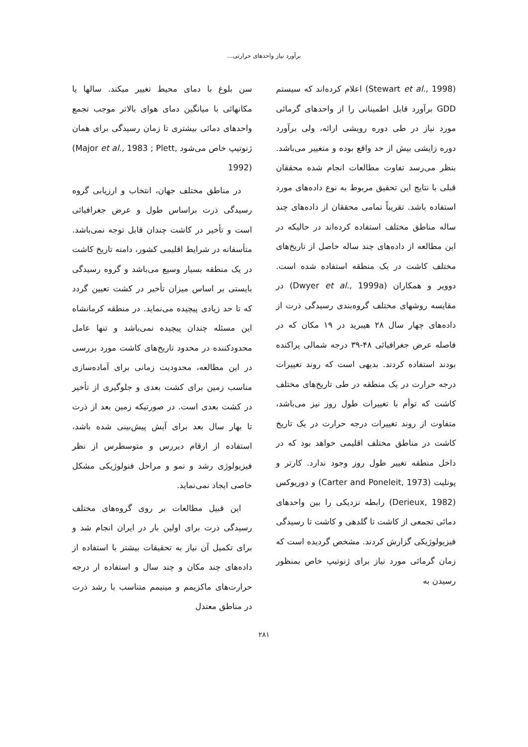برآورد نیاز واحدهای حرارتی...
(Stewart et al., 1998) اعلام کرده‌اند که سیستم GDD برآورد قابل اطمینانی را از واحدهای گرمائی مورد نیاز در طی دوره رویشی ارائه، ولی برآورد دوره زایشی بیش از حد واقع بوده و متغییر می‌باشد. بنظر می‌رسد تفاوت مطالعات انجام شده محققان قبلی با نتایج این تحقیق مربوط به نوع داده‌های مورد استفاده باشد. تقریباً تمامی محققان از داده‌های چند ساله مناطق مختلف استفاده کرده‌اند در حالیکه در این مطالعه از داده‌های چند ساله حاصل از تاریخ‌های مختلف کاشت در یک منطقه استفاده شده است. دوویر و همکاران (Dwyer et al., 1999a) در مقایسه روشهای مختلف گروه‌بندی رسیدگی ذرت از داده‌های چهار سال ۲۸ هیبرید در ۱۹ مکان که در فاصله عرض جغرافیائی ۴۸-۳۹ درجه شمالی پراکنده بودند استفاده کردند. بدیهی است که روند تغییرات درجه حرارت در یک منطقه در طی تاریخ‌های مختلف کاشت که توأم با تغییرات طول روز نیز می‌باشد، متفاوت از روند تغییرات درجه حرارت در یک تاریخ کاشت در مناطق مختلف اقلیمی خواهد بود که در داخل منطقه تغییر طول روز وجود ندارد. کارتر و پونلیت (Carter and Poneleit, 1973) و دوریوکس (Derieux, 1982) رابطه نزدیکی را بین واحدهای دمائی تجمعی از کاشت تا گلدهی و کاشت تا رسیدگی فیزیولوژیکی گزارش کردند. مشخص گردیده است که زمان گرمائی مورد نیاز برای ژنوتیپ خاص بمنظور رسیدن به
سن بلوغ با دمای محیط تغییر میکند. سالها یا مکانهائی با میانگین دمای هوای بالاتر موجب تجمع واحدهای دمائی بیشتری تا زمان رسیدگی برای همان ژنوتیپ خاص می‌شود (Major et al., 1983 ; Plett, 1992)
در مناطق مختلف جهان، انتخاب و ارزیابی گروه رسیدگی ذرت براساس طول و عرض جغرافیائی است و تأخیر در کاشت چندان قابل توجه نمی‌باشد. متأسفانه در شرایط اقلیمی کشور، دامنه تاریخ کاشت در یک منطقه بسیار وسیع می‌باشد و گروه رسیدگی بایستی بر اساس میزان تأخیر در کشت تعیین گردد که تا حد زیادی پیچیده می‌نماید. در منطقه کرمانشاه این مسئله چندان پیچیده نمی‌باشد و تنها عامل محدودکننده در محدود تاریخ‌های کاشت مورد بررسی در این مطالعه، محدودیت زمانی برای آماده‌سازی مناسب زمین برای کشت بعدی و جلوگیری از تأخیر در کشت بعدی است. در صورتیکه زمین بعد از ذرت تا بهار سال بعد برای آیش پیش‌بینی شده باشد، استفاده از ارقام دیررس و متوسطرس از نظر فیزیولوژی رشد و نمو و مراحل فنولوژیکی مشکل خاصی ایجاد نمی‌نماید.
این قبیل مطالعات بر روی گروه‌های مختلف رسیدگی ذرت برای اولین بار در ایران انجام شد و برای تکمیل آن نیاز به تحقیقات بیشتر با استفاده از داده‌های چند مکان و چند سال و استفاده ار درجه حرارت‌های ماکزیمم و مینیمم متناسب با رشد ذرت در مناطق معتدل
۲۸۱